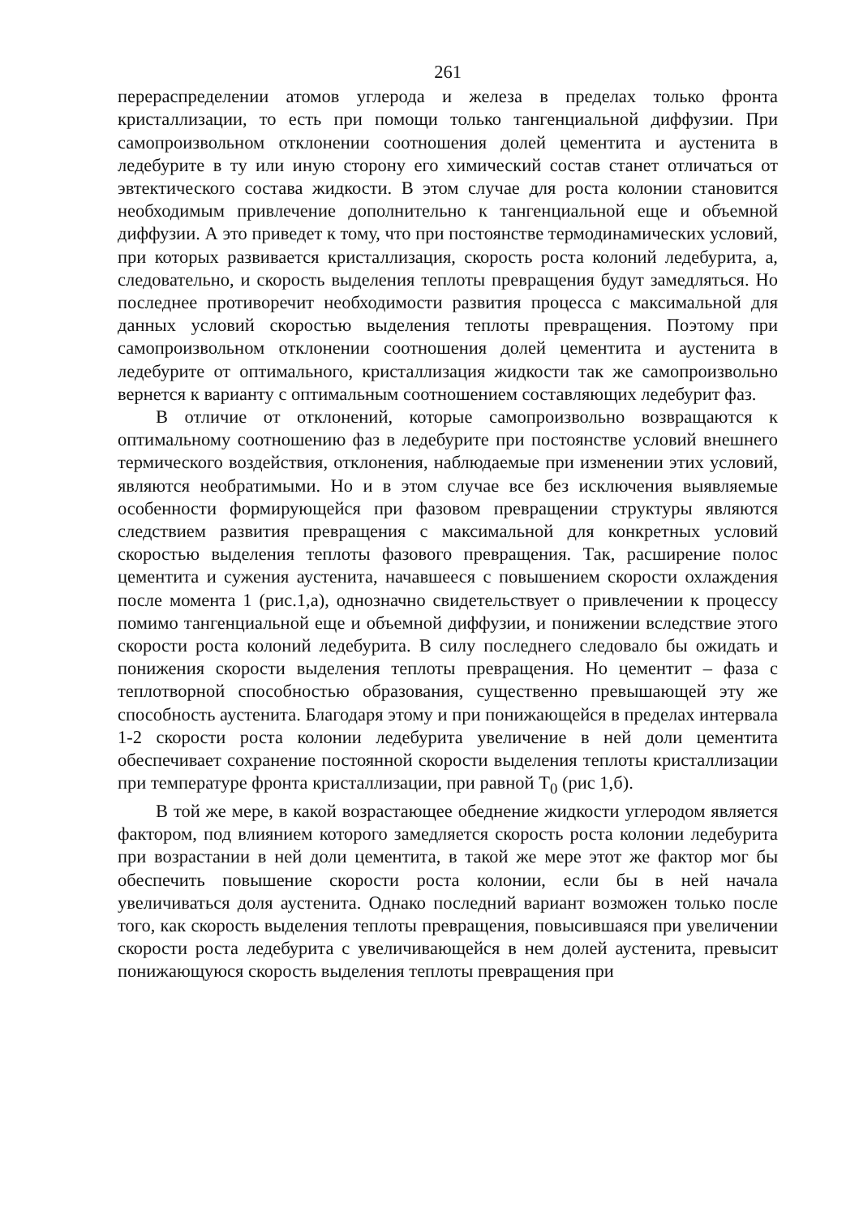261
перераспределении атомов углерода и железа в пределах только фронта кристаллизации, то есть при помощи только тангенциальной диффузии. При самопроизвольном отклонении соотношения долей цементита и аустенита в ледебурите в ту или иную сторону его химический состав станет отличаться от эвтектического состава жидкости. В этом случае для роста колонии становится необходимым привлечение дополнительно к тангенциальной еще и объемной диффузии. А это приведет к тому, что при постоянстве термодинамических условий, при которых развивается кристаллизация, скорость роста колоний ледебурита, а, следовательно, и скорость выделения теплоты превращения будут замедляться. Но последнее противоречит необходимости развития процесса с максимальной для данных условий скоростью выделения теплоты превращения. Поэтому при самопроизвольном отклонении соотношения долей цементита и аустенита в ледебурите от оптимального, кристаллизация жидкости так же самопроизвольно вернется к варианту с оптимальным соотношением составляющих ледебурит фаз.
В отличие от отклонений, которые самопроизвольно возвращаются к оптимальному соотношению фаз в ледебурите при постоянстве условий внешнего термического воздействия, отклонения, наблюдаемые при изменении этих условий, являются необратимыми. Но и в этом случае все без исключения выявляемые особенности формирующейся при фазовом превращении структуры являются следствием развития превращения с максимальной для конкретных условий скоростью выделения теплоты фазового превращения. Так, расширение полос цементита и сужения аустенита, начавшееся с повышением скорости охлаждения после момента 1 (рис.1,а), однозначно свидетельствует о привлечении к процессу помимо тангенциальной еще и объемной диффузии, и понижении вследствие этого скорости роста колоний ледебурита. В силу последнего следовало бы ожидать и понижения скорости выделения теплоты превращения. Но цементит – фаза с теплотворной способностью образования, существенно превышающей эту же способность аустенита. Благодаря этому и при понижающейся в пределах интервала 1-2 скорости роста колонии ледебурита увеличение в ней доли цементита обеспечивает сохранение постоянной скорости выделения теплоты кристаллизации при температуре фронта кристаллизации, при равной Т<sub>0</sub> (рис 1,б).
В той же мере, в какой возрастающее обеднение жидкости углеродом является фактором, под влиянием которого замедляется скорость роста колонии ледебурита при возрастании в ней доли цементита, в такой же мере этот же фактор мог бы обеспечить повышение скорости роста колонии, если бы в ней начала увеличиваться доля аустенита. Однако последний вариант возможен только после того, как скорость выделения теплоты превращения, повысившаяся при увеличении скорости роста ледебурита с увеличивающейся в нем долей аустенита, превысит понижающуюся скорость выделения теплоты превращения при